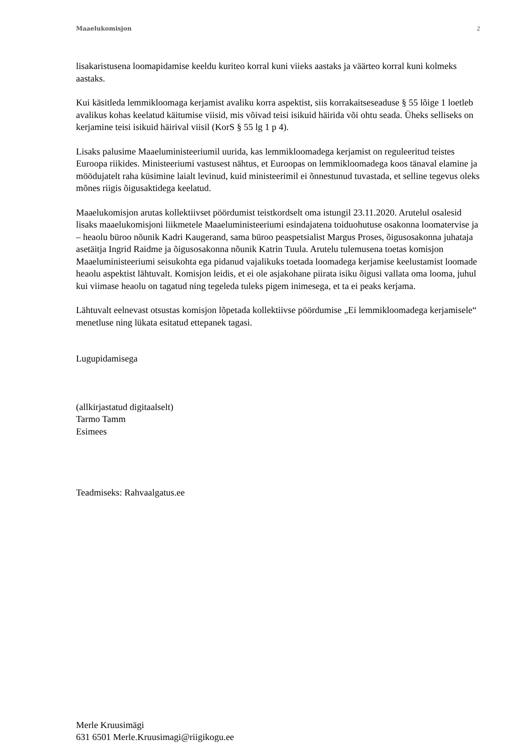Maaelukomisjon 2
lisakaristusena loomapidamise keeldu kuriteo korral kuni viieks aastaks ja väärteo korral kuni kolmeks aastaks.
Kui käsitleda lemmikloomaga kerjamist avaliku korra aspektist, siis korrakaitseseaduse § 55 lõige 1 loetleb avalikus kohas keelatud käitumise viisid, mis võivad teisi isikuid häirida või ohtu seada. Üheks selliseks on kerjamine teisi isikuid häirival viisil (KorS § 55 lg 1 p 4).
Lisaks palusime Maaeluministeeriumil uurida, kas lemmikloomadega kerjamist on reguleeritud teistes Euroopa riikides. Ministeeriumi vastusest nähtus, et Euroopas on lemmikloomadega koos tänaval elamine ja möödujatelt raha küsimine laialt levinud, kuid ministeerimil ei õnnestunud tuvastada, et selline tegevus oleks mõnes riigis õigusaktidega keelatud.
Maaelukomisjon arutas kollektiivset pöördumist teistkordselt oma istungil 23.11.2020. Arutelul osalesid lisaks maaelukomisjoni liikmetele Maaeluministeeriumi esindajatena toiduohutuse osakonna loomatervise ja – heaolu büroo nõunik Kadri Kaugerand, sama büroo peaspetsialist Margus Proses, õigusosakonna juhataja asetäitja Ingrid Raidme ja õigusosakonna nõunik Katrin Tuula. Arutelu tulemusena toetas komisjon Maaeluministeeriumi seisukohta ega pidanud vajalikuks toetada loomadega kerjamise keelustamist loomade heaolu aspektist lähtuvalt. Komisjon leidis, et ei ole asjakohane piirata isiku õigusi vallata oma looma, juhul kui viimase heaolu on tagatud ning tegeleda tuleks pigem inimesega, et ta ei peaks kerjama.
Lähtuvalt eelnevast otsustas komisjon lõpetada kollektiivse pöördumise „Ei lemmikloomadega kerjamisele“ menetluse ning lükata esitatud ettepanek tagasi.
Lugupidamisega
(allkirjastatud digitaalselt)
Tarmo Tamm
Esimees
Teadmiseks: Rahvaalgatus.ee
Merle Kruusimägi
631 6501 Merle.Kruusimagi@riigikogu.ee